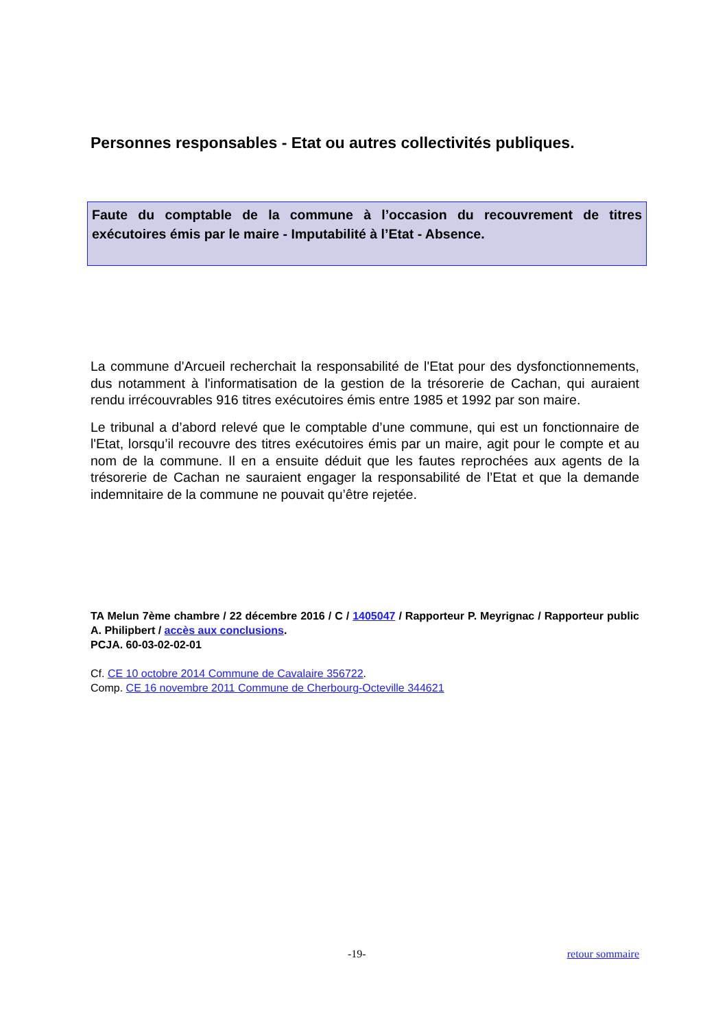Personnes responsables - Etat ou autres collectivités publiques.
Faute du comptable de la commune à l’occasion du recouvrement de titres exécutoires émis par le maire - Imputabilité à l’Etat - Absence.
La commune d'Arcueil recherchait la responsabilité de l'Etat pour des dysfonctionnements, dus notamment à l'informatisation de la gestion de la trésorerie de Cachan, qui auraient rendu irrécouvrables 916 titres exécutoires émis entre 1985 et 1992 par son maire.
Le tribunal a d’abord relevé que le comptable d’une commune, qui est un fonctionnaire de l'Etat, lorsqu’il recouvre des titres exécutoires émis par un maire, agit pour le compte et au nom de la commune. Il en a ensuite déduit que les fautes reprochées aux agents de la trésorerie de Cachan ne sauraient engager la responsabilité de l’Etat et que la demande indemnitaire de la commune ne pouvait qu’être rejetée.
TA Melun 7ème chambre / 22 décembre 2016 / C / 1405047 / Rapporteur P. Meyrignac / Rapporteur public A. Philipbert / accès aux conclusions.
PCJA. 60-03-02-02-01
Cf. CE 10 octobre 2014 Commune de Cavalaire 356722.
Comp. CE 16 novembre 2011 Commune de Cherbourg-Octeville 344621
-19- retour sommaire